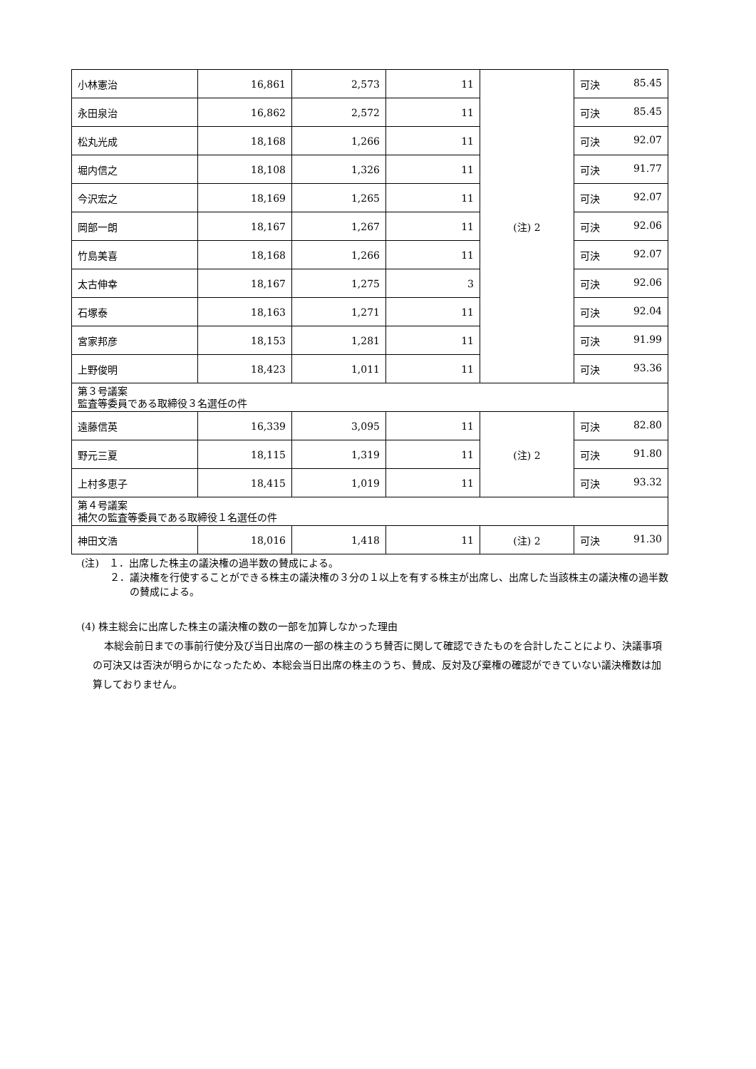| 小林憲治 | 16,861 | 2,573 | 11 | (注) 2 | 可決 85.45 |
| 永田泉治 | 16,862 | 2,572 | 11 | | 可決 85.45 |
| 松丸光成 | 18,168 | 1,266 | 11 | | 可決 92.07 |
| 堀内信之 | 18,108 | 1,326 | 11 | | 可決 91.77 |
| 今沢宏之 | 18,169 | 1,265 | 11 | | 可決 92.07 |
| 岡部一朗 | 18,167 | 1,267 | 11 | | 可決 92.06 |
| 竹島美喜 | 18,168 | 1,266 | 11 | | 可決 92.07 |
| 太古伸幸 | 18,167 | 1,275 | 3 | | 可決 92.06 |
| 石塚泰 | 18,163 | 1,271 | 11 | | 可決 92.04 |
| 宮家邦彦 | 18,153 | 1,281 | 11 | | 可決 91.99 |
| 上野俊明 | 18,423 | 1,011 | 11 | | 可決 93.36 |
| 第３号議案 監査等委員である取締役３名選任の件 | | | | | |
| 遠藤信英 | 16,339 | 3,095 | 11 | (注) 2 | 可決 82.80 |
| 野元三夏 | 18,115 | 1,319 | 11 | | 可決 91.80 |
| 上村多恵子 | 18,415 | 1,019 | 11 | | 可決 93.32 |
| 第４号議案 補欠の監査等委員である取締役１名選任の件 | | | | | |
| 神田文浩 | 18,016 | 1,418 | 11 | (注) 2 | 可決 91.30 |
(注)　１．出席した株主の議決権の過半数の賛成による。
２．議決権を行使することができる株主の議決権の３分の１以上を有する株主が出席し、出席した当該株主の議決権の過半数の賛成による。
(4) 株主総会に出席した株主の議決権の数の一部を加算しなかった理由
本総会前日までの事前行使分及び当日出席の一部の株主のうち賛否に関して確認できたものを合計したことにより、決議事項の可決又は否決が明らかになったため、本総会当日出席の株主のうち、賛成、反対及び棄権の確認ができていない議決権数は加算しておりません。